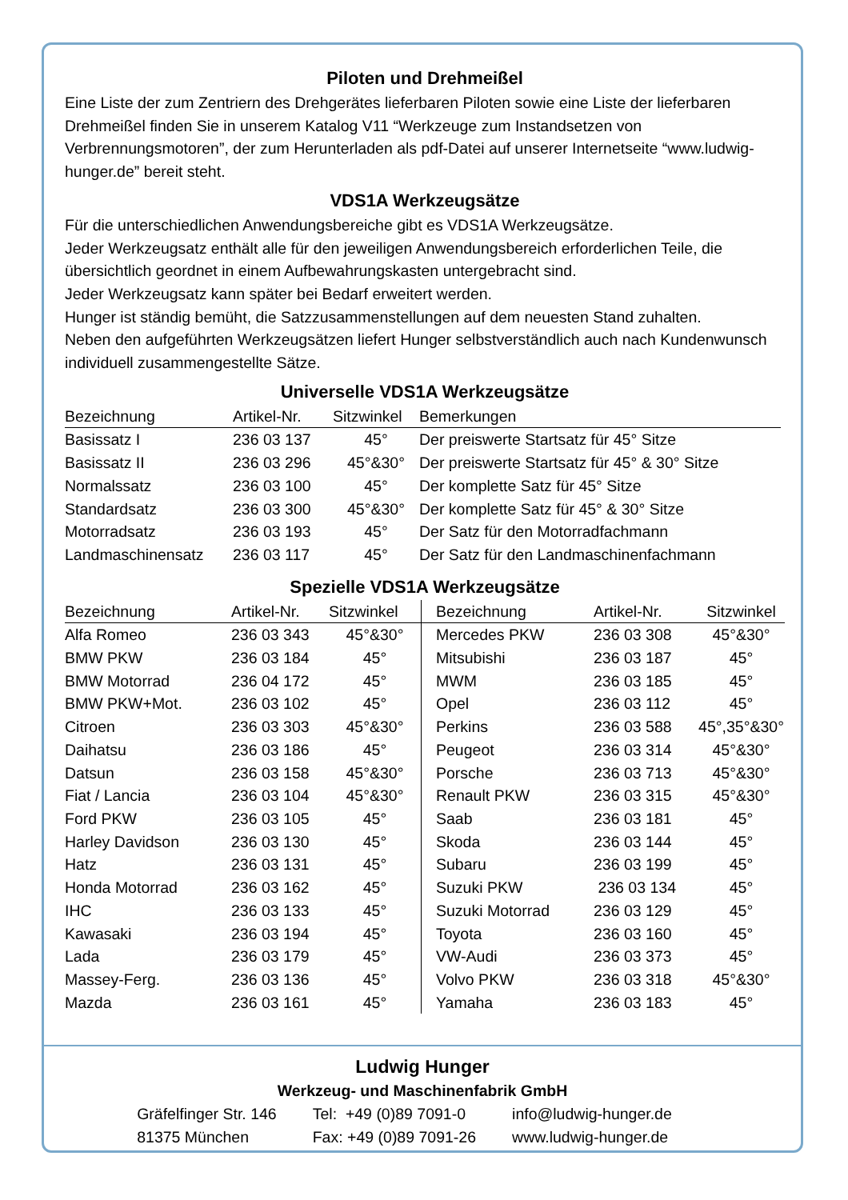Piloten und Drehmeißel
Eine Liste der zum Zentriern des Drehgerätes lieferbaren Piloten sowie eine Liste der lieferbaren Drehmeißel finden Sie in unserem Katalog V11 “Werkzeuge zum Instandsetzen von Verbrennungsmotoren”, der zum Herunterladen als pdf-Datei auf unserer Internetseite “www.ludwig-hunger.de” bereit steht.
VDS1A Werkzeugsätze
Für die unterschiedlichen Anwendungsbereiche gibt es VDS1A Werkzeugsätze.
Jeder Werkzeugsatz enthält alle für den jeweiligen Anwendungsbereich erforderlichen Teile, die übersichtlich geordnet in einem Aufbewahrungskasten untergebracht sind.
Jeder Werkzeugsatz kann später bei Bedarf erweitert werden.
Hunger ist ständig bemüht, die Satzzusammenstellungen auf dem neuesten Stand zuhalten.
Neben den aufgeführten Werkzeugsätzen liefert Hunger selbstverständlich auch nach Kundenwunsch individuell zusammengestellte Sätze.
Universelle VDS1A Werkzeugsätze
| Bezeichnung | Artikel-Nr. | Sitzwinkel | Bemerkungen |
| --- | --- | --- | --- |
| Basissatz I | 236 03 137 | 45° | Der preiswerte Startsatz für 45° Sitze |
| Basissatz II | 236 03 296 | 45°&30° | Der preiswerte Startsatz für 45° & 30° Sitze |
| Normalssatz | 236 03 100 | 45° | Der komplette Satz für 45° Sitze |
| Standardsatz | 236 03 300 | 45°&30° | Der komplette Satz für 45° & 30° Sitze |
| Motorradsatz | 236 03 193 | 45° | Der Satz für den Motorradfachmann |
| Landmaschinensatz | 236 03 117 | 45° | Der Satz für den Landmaschinenfachmann |
Spezielle VDS1A Werkzeugsätze
| Bezeichnung | Artikel-Nr. | Sitzwinkel | Bezeichnung | Artikel-Nr. | Sitzwinkel |
| --- | --- | --- | --- | --- | --- |
| Alfa Romeo | 236 03 343 | 45°&30° | Mercedes PKW | 236 03 308 | 45°&30° |
| BMW PKW | 236 03 184 | 45° | Mitsubishi | 236 03 187 | 45° |
| BMW Motorrad | 236 04 172 | 45° | MWM | 236 03 185 | 45° |
| BMW PKW+Mot. | 236 03 102 | 45° | Opel | 236 03 112 | 45° |
| Citroen | 236 03 303 | 45°&30° | Perkins | 236 03 588 | 45°,35°&30° |
| Daihatsu | 236 03 186 | 45° | Peugeot | 236 03 314 | 45°&30° |
| Datsun | 236 03 158 | 45°&30° | Porsche | 236 03 713 | 45°&30° |
| Fiat / Lancia | 236 03 104 | 45°&30° | Renault PKW | 236 03 315 | 45°&30° |
| Ford PKW | 236 03 105 | 45° | Saab | 236 03 181 | 45° |
| Harley Davidson | 236 03 130 | 45° | Skoda | 236 03 144 | 45° |
| Hatz | 236 03 131 | 45° | Subaru | 236 03 199 | 45° |
| Honda Motorrad | 236 03 162 | 45° | Suzuki PKW | 236 03 134 | 45° |
| IHC | 236 03 133 | 45° | Suzuki Motorrad | 236 03 129 | 45° |
| Kawasaki | 236 03 194 | 45° | Toyota | 236 03 160 | 45° |
| Lada | 236 03 179 | 45° | VW-Audi | 236 03 373 | 45° |
| Massey-Ferg. | 236 03 136 | 45° | Volvo PKW | 236 03 318 | 45°&30° |
| Mazda | 236 03 161 | 45° | Yamaha | 236 03 183 | 45° |
Ludwig Hunger
Werkzeug- und Maschinenfabrik GmbH
| Gräfelfinger Str. 146 | Tel: +49 (0)89 7091-0 | info@ludwig-hunger.de |
| 81375 München | Fax: +49 (0)89 7091-26 | www.ludwig-hunger.de |